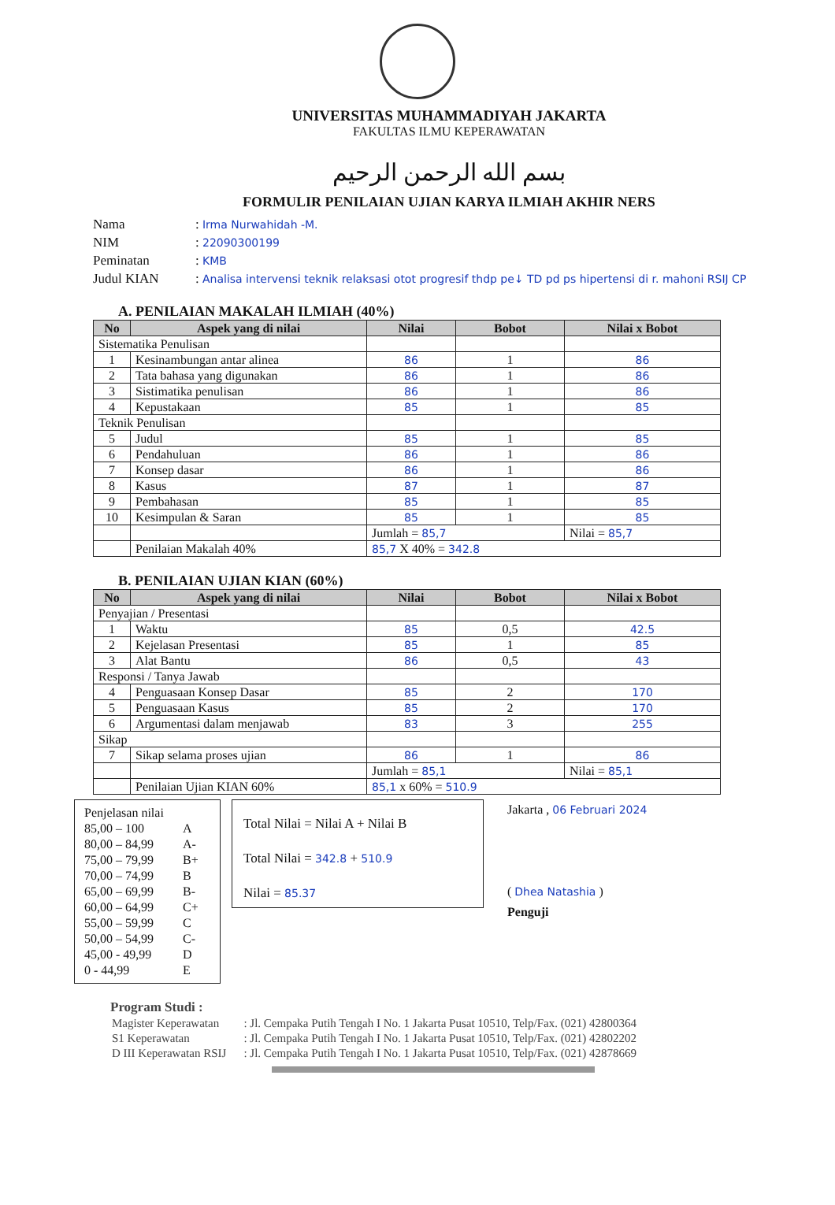UNIVERSITAS MUHAMMADIYAH JAKARTA
FAKULTAS ILMU KEPERAWATAN
بسم الله الرحمن الرحيم
FORMULIR PENILAIAN UJIAN KARYA ILMIAH AKHIR NERS
Nama: Irma Nurwahidah -M.
NIM: 22090300199
Peminatan: KMB
Judul KIAN: Analisa intervensi teknik relaksasi otot progresif thdp pe↓ TD pd ps hipertensi di r. mahoni RSIJ CP
A. PENILAIAN MAKALAH ILMIAH (40%)
| No | Aspek yang di nilai | Nilai | Bobot | Nilai x Bobot |
| --- | --- | --- | --- | --- |
| Sistematika Penulisan | | | | |
| 1 | Kesinambungan antar alinea | 86 | 1 | 86 |
| 2 | Tata bahasa yang digunakan | 86 | 1 | 86 |
| 3 | Sistimatika penulisan | 86 | 1 | 86 |
| 4 | Kepustakaan | 85 | 1 | 85 |
| Teknik Penulisan | | | | |
| 5 | Judul | 85 | 1 | 85 |
| 6 | Pendahuluan | 86 | 1 | 86 |
| 7 | Konsep dasar | 86 | 1 | 86 |
| 8 | Kasus | 87 | 1 | 87 |
| 9 | Pembahasan | 85 | 1 | 85 |
| 10 | Kesimpulan & Saran | 85 | 1 | 85 |
| | | Jumlah = 85,7 | | Nilai = 85,7 |
| | Penilaian Makalah 40% | 85,7 X 40% = 342.8 | | |
B. PENILAIAN UJIAN KIAN (60%)
| No | Aspek yang di nilai | Nilai | Bobot | Nilai x Bobot |
| --- | --- | --- | --- | --- |
| Penyajian / Presentasi | | | | |
| 1 | Waktu | 85 | 0,5 | 42.5 |
| 2 | Kejelasan Presentasi | 85 | 1 | 85 |
| 3 | Alat Bantu | 86 | 0,5 | 43 |
| Responsi / Tanya Jawab | | | | |
| 4 | Penguasaan Konsep Dasar | 85 | 2 | 170 |
| 5 | Penguasaan Kasus | 85 | 2 | 170 |
| 6 | Argumentasi dalam menjawab | 83 | 3 | 255 |
| Sikap | | | | |
| 7 | Sikap selama proses ujian | 86 | 1 | 86 |
| | | Jumlah = 85,1 | | Nilai = 85,1 |
| | Penilaian Ujian KIAN 60% | 85,1 x 60% = 510.9 | | |
Penjelasan nilai
85,00 – 100 A
80,00 – 84,99 A-
75,00 – 79,99 B+
70,00 – 74,99 B
65,00 – 69,99 B-
60,00 – 64,99 C+
55,00 – 59,99 C
50,00 – 54,99 C-
45,00 - 49,99 D
0 - 44,99 E
Total Nilai = Nilai A + Nilai B
Total Nilai = 342.8 + 510.9
Nilai = 85.37
Jakarta , 06 Februari 2024
( Dhea Natashia )
Penguji
Program Studi :
| Magister Keperawatan | : Jl. Cempaka Putih Tengah I No. 1 Jakarta Pusat 10510, Telp/Fax. (021) 42800364 |
| S1 Keperawatan | : Jl. Cempaka Putih Tengah I No. 1 Jakarta Pusat 10510, Telp/Fax. (021) 42802202 |
| D III Keperawatan RSIJ | : Jl. Cempaka Putih Tengah I No. 1 Jakarta Pusat 10510, Telp/Fax. (021) 42878669 |